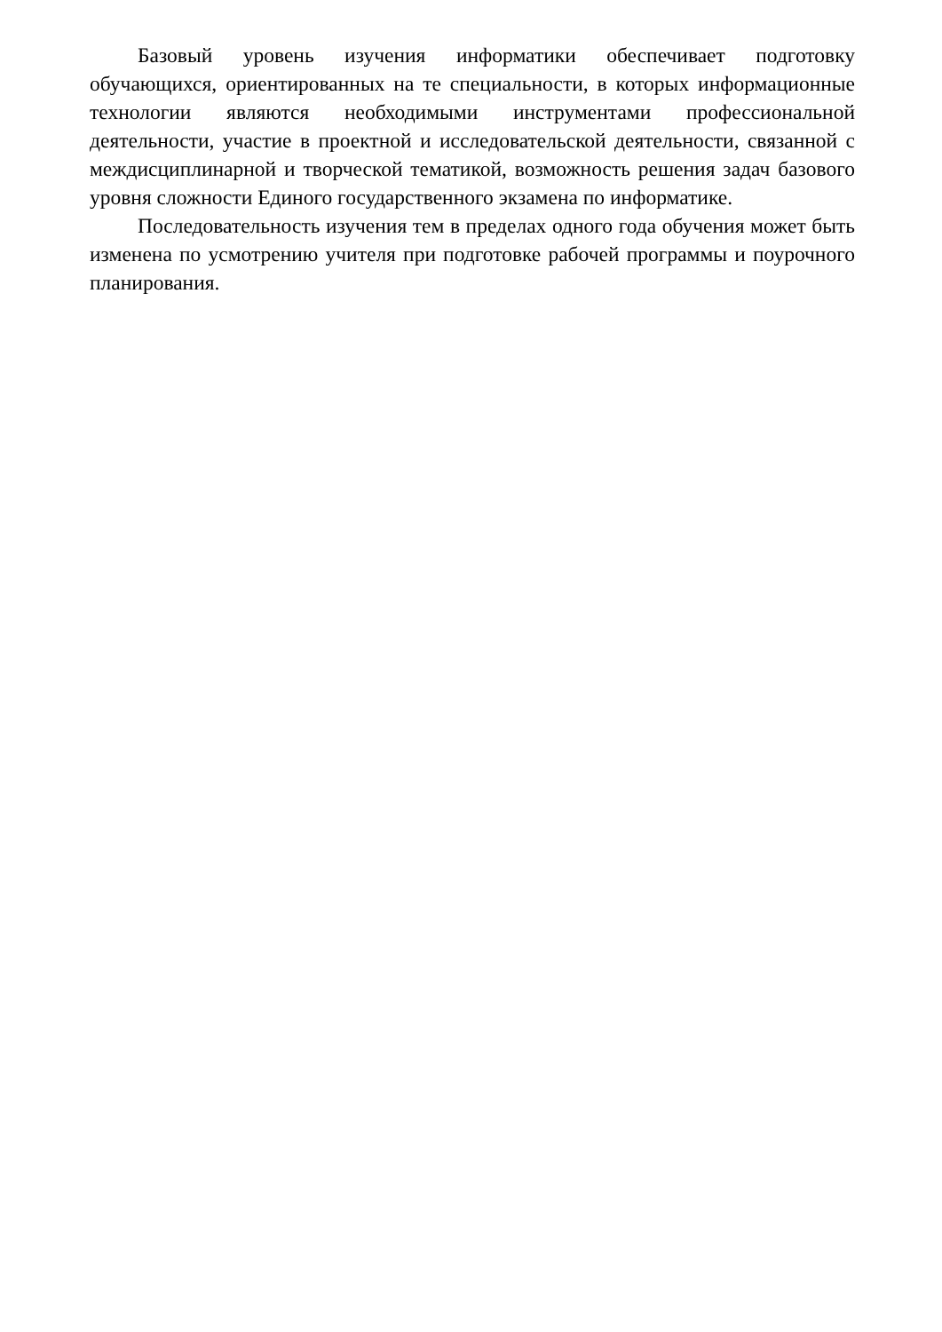Базовый уровень изучения информатики обеспечивает подготовку обучающихся, ориентированных на те специальности, в которых информационные технологии являются необходимыми инструментами профессиональной деятельности, участие в проектной и исследовательской деятельности, связанной с междисциплинарной и творческой тематикой, возможность решения задач базового уровня сложности Единого государственного экзамена по информатике.
Последовательность изучения тем в пределах одного года обучения может быть изменена по усмотрению учителя при подготовке рабочей программы и поурочного планирования.